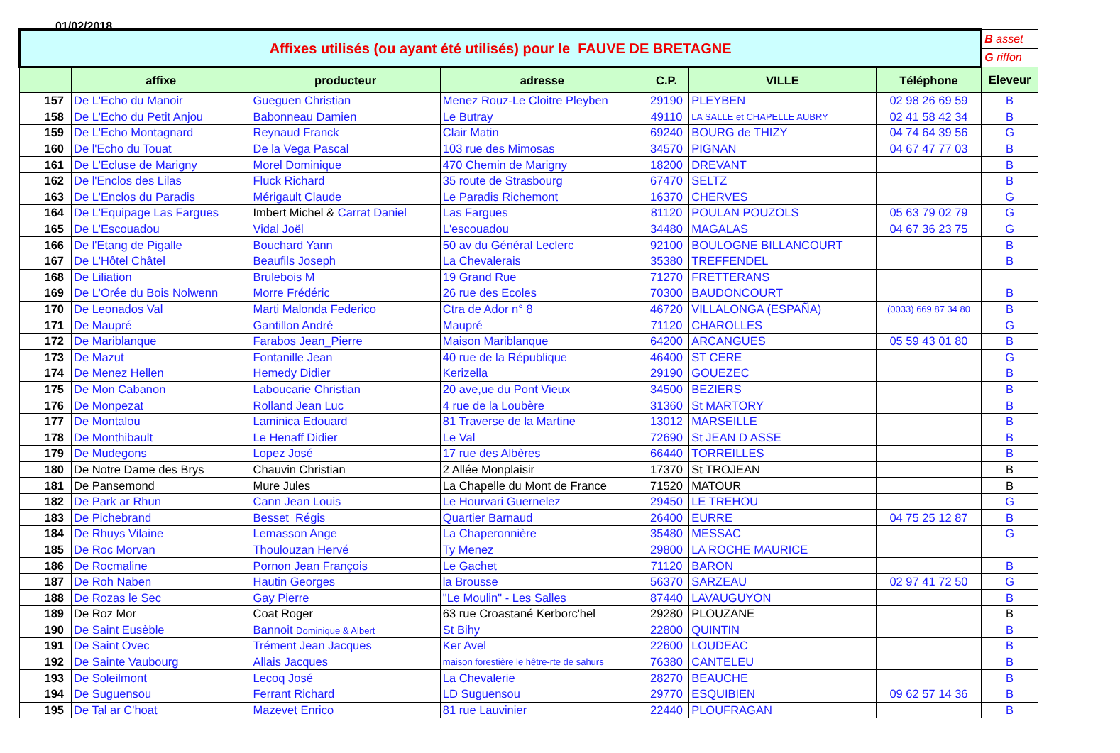01/02/2018
| Affixes utilisés (ou ayant été utilisés) pour le FAUVE DE BRETAGNE | | | | | | | B asset |
| | | | | | | | G riffon |
| | affixe | producteur | adresse | C.P. | VILLE | Téléphone | Eleveur |
| 157 | De L'Echo du Manoir | Gueguen Christian | Menez Rouz-Le Cloitre Pleyben | 29190 | PLEYBEN | 02 98 26 69 59 | B |
| 158 | De L'Echo du Petit Anjou | Babonneau Damien | Le Butray | 49110 | LA SALLE et CHAPELLE AUBRY | 02 41 58 42 34 | B |
| 159 | De L'Echo Montagnard | Reynaud Franck | Clair Matin | 69240 | BOURG de THIZY | 04 74 64 39 56 | G |
| 160 | De l'Echo du Touat | De la Vega Pascal | 103 rue des Mimosas | 34570 | PIGNAN | 04 67 47 77 03 | B |
| 161 | De L'Ecluse de Marigny | Morel Dominique | 470 Chemin de Marigny | 18200 | DREVANT | | B |
| 162 | De l'Enclos des Lilas | Fluck Richard | 35 route de Strasbourg | 67470 | SELTZ | | B |
| 163 | De L'Enclos du Paradis | Mérigault Claude | Le Paradis Richemont | 16370 | CHERVES | | G |
| 164 | De L'Equipage Las Fargues | Imbert Michel & Carrat Daniel | Las Fargues | 81120 | POULAN POUZOLS | 05 63 79 02 79 | G |
| 165 | De L'Escouadou | Vidal Joël | L'escouadou | 34480 | MAGALAS | 04 67 36 23 75 | G |
| 166 | De l'Etang de Pigalle | Bouchard Yann | 50 av du Général Leclerc | 92100 | BOULOGNE BILLANCOURT | | B |
| 167 | De L'Hôtel Châtel | Beaufils Joseph | La Chevalerais | 35380 | TREFFENDEL | | B |
| 168 | De Liliation | Brulebois M | 19 Grand Rue | 71270 | FRETTERANS | | |
| 169 | De L'Orée du Bois Nolwenn | Morre Frédéric | 26 rue des Ecoles | 70300 | BAUDONCOURT | | B |
| 170 | De Leonados Val | Marti Malonda Federico | Ctra de Ador n° 8 | 46720 | VILLALONGA (ESPAÑA) | (0033) 669 87 34 80 | B |
| 171 | De Maupré | Gantillon André | Maupré | 71120 | CHAROLLES | | G |
| 172 | De Mariblanque | Farabos Jean_Pierre | Maison Mariblanque | 64200 | ARCANGUES | 05 59 43 01 80 | B |
| 173 | De Mazut | Fontanille Jean | 40 rue de la République | 46400 | ST CERE | | G |
| 174 | De Menez Hellen | Hemedy Didier | Kerizella | 29190 | GOUEZEC | | B |
| 175 | De Mon Cabanon | Laboucarie Christian | 20 ave,ue du Pont Vieux | 34500 | BEZIERS | | B |
| 176 | De Monpezat | Rolland Jean Luc | 4 rue de la Loubère | 31360 | St MARTORY | | B |
| 177 | De Montalou | Laminica Edouard | 81 Traverse de la Martine | 13012 | MARSEILLE | | B |
| 178 | De Monthibault | Le Henaff Didier | Le Val | 72690 | St JEAN D ASSE | | B |
| 179 | De Mudegons | Lopez José | 17 rue des Albères | 66440 | TORREILLES | | B |
| 180 | De Notre Dame des Brys | Chauvin Christian | 2 Allée Monplaisir | 17370 | St TROJEAN | | B |
| 181 | De Pansemond | Mure Jules | La Chapelle du Mont de France | 71520 | MATOUR | | B |
| 182 | De Park ar Rhun | Cann Jean Louis | Le Hourvari Guernelez | 29450 | LE TREHOU | | G |
| 183 | De Pichebrand | Besset Régis | Quartier Barnaud | 26400 | EURRE | 04 75 25 12 87 | B |
| 184 | De Rhuys Vilaine | Lemasson Ange | La Chaperonnière | 35480 | MESSAC | | G |
| 185 | De Roc Morvan | Thoulouzan Hervé | Ty Menez | 29800 | LA ROCHE MAURICE | | |
| 186 | De Rocmaline | Pornon Jean François | Le Gachet | 71120 | BARON | | B |
| 187 | De Roh Naben | Hautin Georges | la Brousse | 56370 | SARZEAU | 02 97 41 72 50 | G |
| 188 | De Rozas le Sec | Gay Pierre | "Le Moulin" - Les Salles | 87440 | LAVAUGUYON | | B |
| 189 | De Roz Mor | Coat Roger | 63 rue Croastané Kerborc'hel | 29280 | PLOUZANE | | B |
| 190 | De Saint Eusèble | Bannoit Dominique & Albert | St Bihy | 22800 | QUINTIN | | B |
| 191 | De Saint Ovec | Trément Jean Jacques | Ker Avel | 22600 | LOUDEAC | | B |
| 192 | De Sainte Vaubourg | Allais Jacques | maison forestière le hêtre-rte de sahurs | 76380 | CANTELEU | | B |
| 193 | De Soleilmont | Lecoq José | La Chevalerie | 28270 | BEAUCHE | | B |
| 194 | De Suguensou | Ferrant Richard | LD Suguensou | 29770 | ESQUIBIEN | 09 62 57 14 36 | B |
| 195 | De Tal ar C'hoat | Mazevet Enrico | 81 rue Lauvinier | 22440 | PLOUFRAGAN | | B |